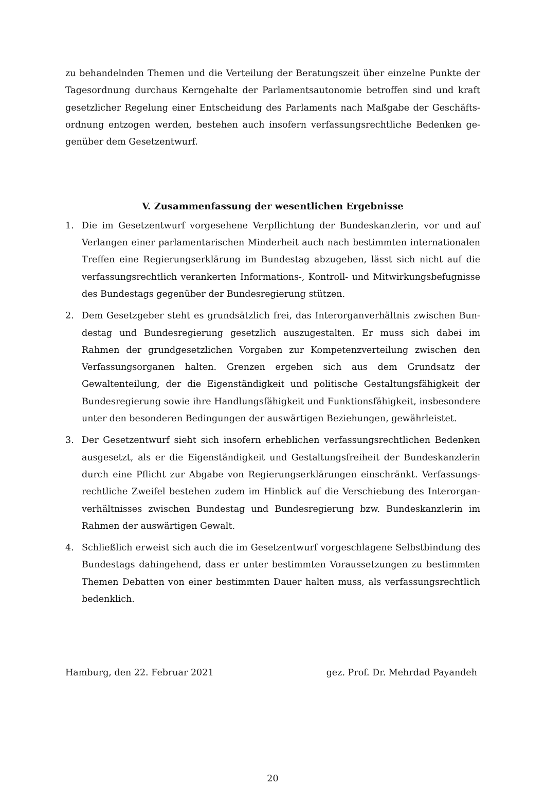zu behandelnden Themen und die Verteilung der Beratungszeit über einzelne Punkte der Tagesordnung durchaus Kerngehalte der Parlamentsautonomie betroffen sind und kraft gesetzlicher Regelung einer Entscheidung des Parlaments nach Maßgabe der Geschäfts­ordnung entzogen werden, bestehen auch insofern verfassungsrechtliche Bedenken ge­genüber dem Gesetzentwurf.
V. Zusammenfassung der wesentlichen Ergebnisse
1. Die im Gesetzentwurf vorgesehene Verpflichtung der Bundeskanzlerin, vor und auf Verlangen einer parlamentarischen Minderheit auch nach bestimmten internationa­len Treffen eine Regierungserklärung im Bundestag abzugeben, lässt sich nicht auf die verfassungsrechtlich verankerten Informations-, Kontroll- und Mitwirkungsbefug­nisse des Bundestags gegenüber der Bundesregierung stützen.
2. Dem Gesetzgeber steht es grundsätzlich frei, das Interorganverhältnis zwischen Bun­destag und Bundesregierung gesetzlich auszugestalten. Er muss sich dabei im Rahmen der grundgesetzlichen Vorgaben zur Kompetenzverteilung zwischen den Verfas­sungsorganen halten. Grenzen ergeben sich aus dem Grundsatz der Gewaltenteilung, der die Eigenständigkeit und politische Gestaltungsfähigkeit der Bundesregierung so­wie ihre Handlungsfähigkeit und Funktionsfähigkeit, insbesondere unter den beson­deren Bedingungen der auswärtigen Beziehungen, gewährleistet.
3. Der Gesetzentwurf sieht sich insofern erheblichen verfassungsrechtlichen Bedenken ausgesetzt, als er die Eigenständigkeit und Gestaltungsfreiheit der Bundeskanzlerin durch eine Pflicht zur Abgabe von Regierungserklärungen einschränkt. Verfassungs­rechtliche Zweifel bestehen zudem im Hinblick auf die Verschiebung des Interorgan­verhältnisses zwischen Bundestag und Bundesregierung bzw. Bundeskanzlerin im Rahmen der auswärtigen Gewalt.
4. Schließlich erweist sich auch die im Gesetzentwurf vorgeschlagene Selbstbindung des Bundestags dahingehend, dass er unter bestimmten Voraussetzungen zu bestimmten Themen Debatten von einer bestimmten Dauer halten muss, als verfassungsrechtlich bedenklich.
Hamburg, den 22. Februar 2021 gez. Prof. Dr. Mehrdad Payandeh
20